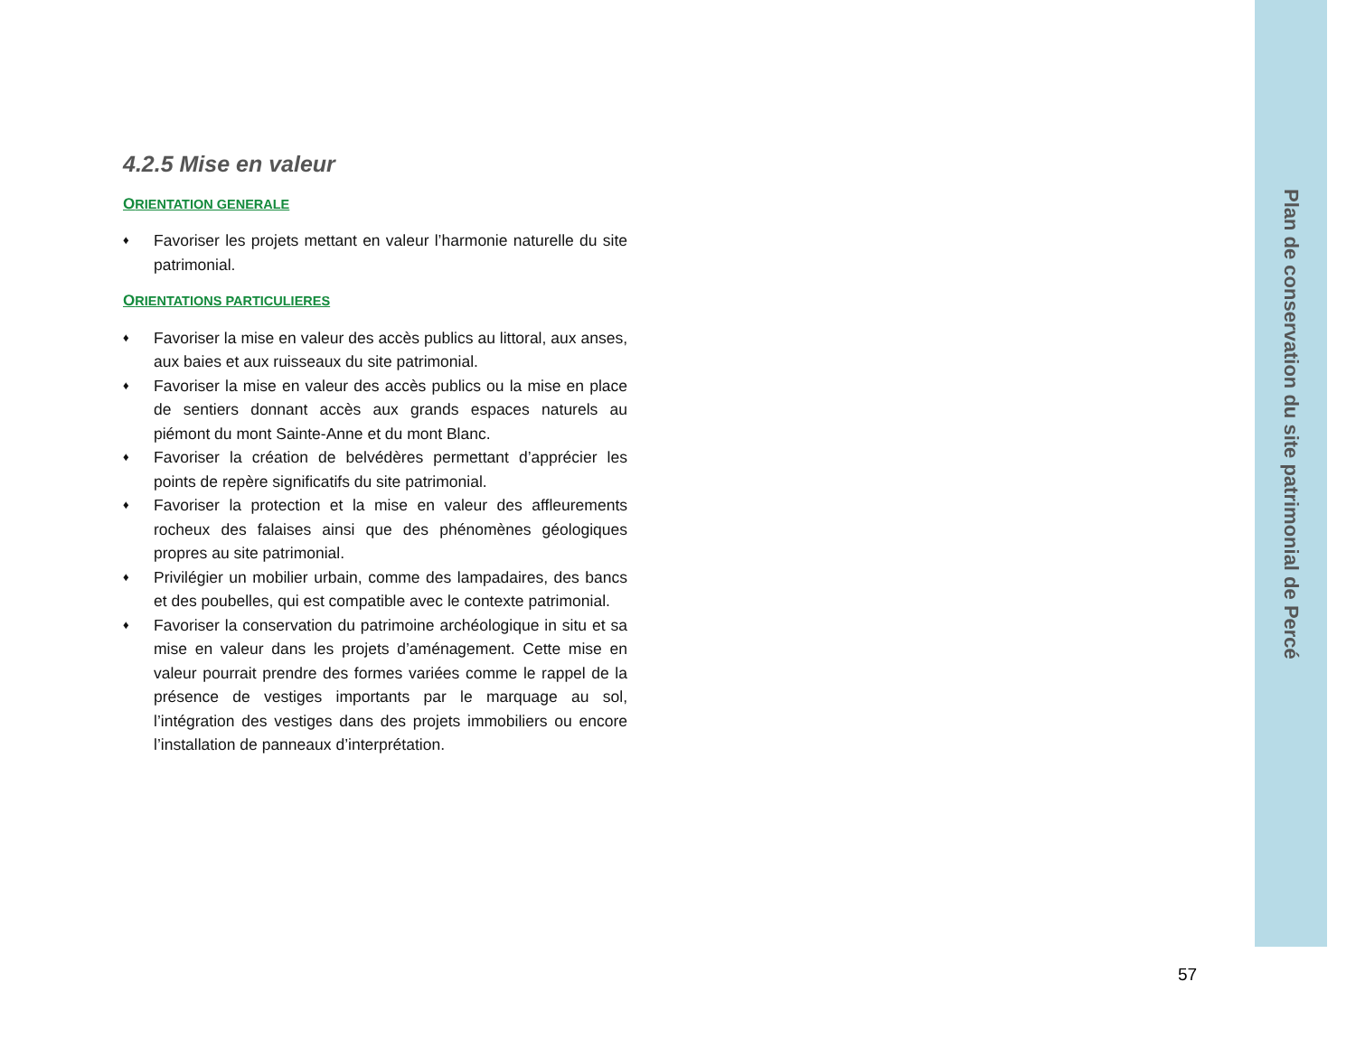4.2.5 Mise en valeur
ORIENTATION GENERALE
♦ Favoriser les projets mettant en valeur l’harmonie naturelle du site patrimonial.
ORIENTATIONS PARTICULIERES
♦ Favoriser la mise en valeur des accès publics au littoral, aux anses, aux baies et aux ruisseaux du site patrimonial.
♦ Favoriser la mise en valeur des accès publics ou la mise en place de sentiers donnant accès aux grands espaces naturels au piémont du mont Sainte-Anne et du mont Blanc.
♦ Favoriser la création de belvédères permettant d’apprécier les points de repère significatifs du site patrimonial.
♦ Favoriser la protection et la mise en valeur des affleurements rocheux des falaises ainsi que des phénomènes géologiques propres au site patrimonial.
♦ Privilégier un mobilier urbain, comme des lampadaires, des bancs et des poubelles, qui est compatible avec le contexte patrimonial.
♦ Favoriser la conservation du patrimoine archéologique in situ et sa mise en valeur dans les projets d’aménagement. Cette mise en valeur pourrait prendre des formes variées comme le rappel de la présence de vestiges importants par le marquage au sol, l’intégration des vestiges dans des projets immobiliers ou encore l’installation de panneaux d’interprétation.
Plan de conservation du site patrimonial de Percé
57